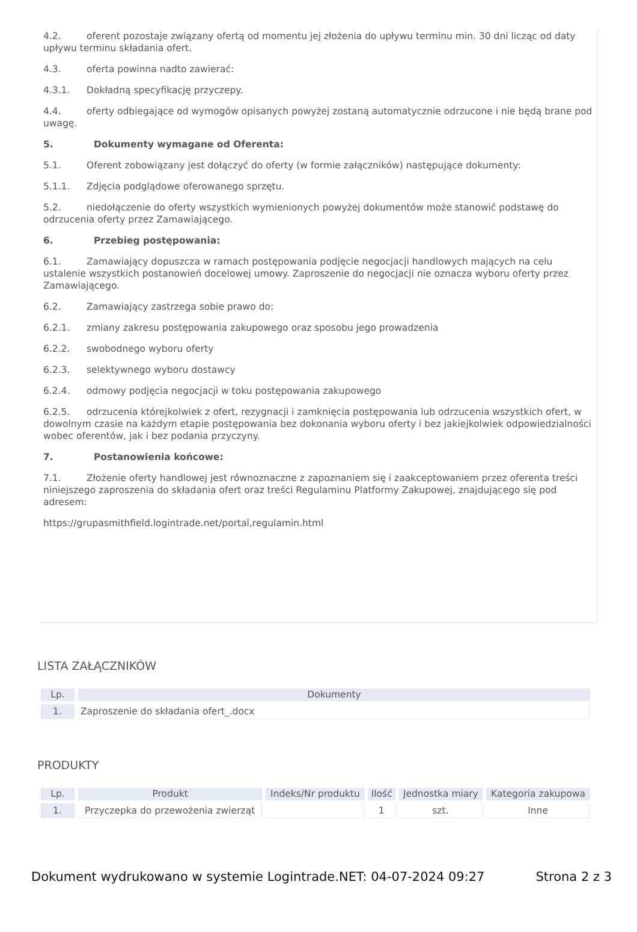4.2. oferent pozostaje związany ofertą od momentu jej złożenia do upływu terminu min. 30 dni licząc od daty upływu terminu składania ofert.
4.3. oferta powinna nadto zawierać:
4.3.1. Dokładną specyfikację przyczepy.
4.4. oferty odbiegające od wymogów opisanych powyżej zostaną automatycznie odrzucone i nie będą brane pod uwagę.
5. Dokumenty wymagane od Oferenta:
5.1. Oferent zobowiązany jest dołączyć do oferty (w formie załączników) następujące dokumenty:
5.1.1. Zdjęcia podglądowe oferowanego sprzętu.
5.2. niedołączenie do oferty wszystkich wymienionych powyżej dokumentów może stanowić podstawę do odrzucenia oferty przez Zamawiającego.
6. Przebieg postępowania:
6.1. Zamawiający dopuszcza w ramach postępowania podjęcie negocjacji handlowych mających na celu ustalenie wszystkich postanowień docelowej umowy. Zaproszenie do negocjacji nie oznacza wyboru oferty przez Zamawiającego.
6.2. Zamawiający zastrzega sobie prawo do:
6.2.1. zmiany zakresu postępowania zakupowego oraz sposobu jego prowadzenia
6.2.2. swobodnego wyboru oferty
6.2.3. selektywnego wyboru dostawcy
6.2.4. odmowy podjęcia negocjacji w toku postępowania zakupowego
6.2.5. odrzucenia którejkolwiek z ofert, rezygnacji i zamknięcia postępowania lub odrzucenia wszystkich ofert, w dowolnym czasie na każdym etapie postępowania bez dokonania wyboru oferty i bez jakiejkolwiek odpowiedzialności wobec oferentów, jak i bez podania przyczyny.
7. Postanowienia końcowe:
7.1. Złożenie oferty handlowej jest równoznaczne z zapoznaniem się i zaakceptowaniem przez oferenta treści niniejszego zaproszenia do składania ofert oraz treści Regulaminu Platformy Zakupowej, znajdującego się pod adresem:
https://grupasmithfield.logintrade.net/portal,regulamin.html
LISTA ZAŁĄCZNIKÓW
| Lp. | Dokumenty |
| --- | --- |
| 1. | Zaproszenie do składania ofert_.docx |
PRODUKTY
| Lp. | Produkt | Indeks/Nr produktu | Ilość | Jednostka miary | Kategoria zakupowa |
| --- | --- | --- | --- | --- | --- |
| 1. | Przyczepka do przewożenia zwierząt | | 1 | szt. | Inne |
Dokument wydrukowano w systemie Logintrade.NET: 04-07-2024 09:27 Strona 2 z 3